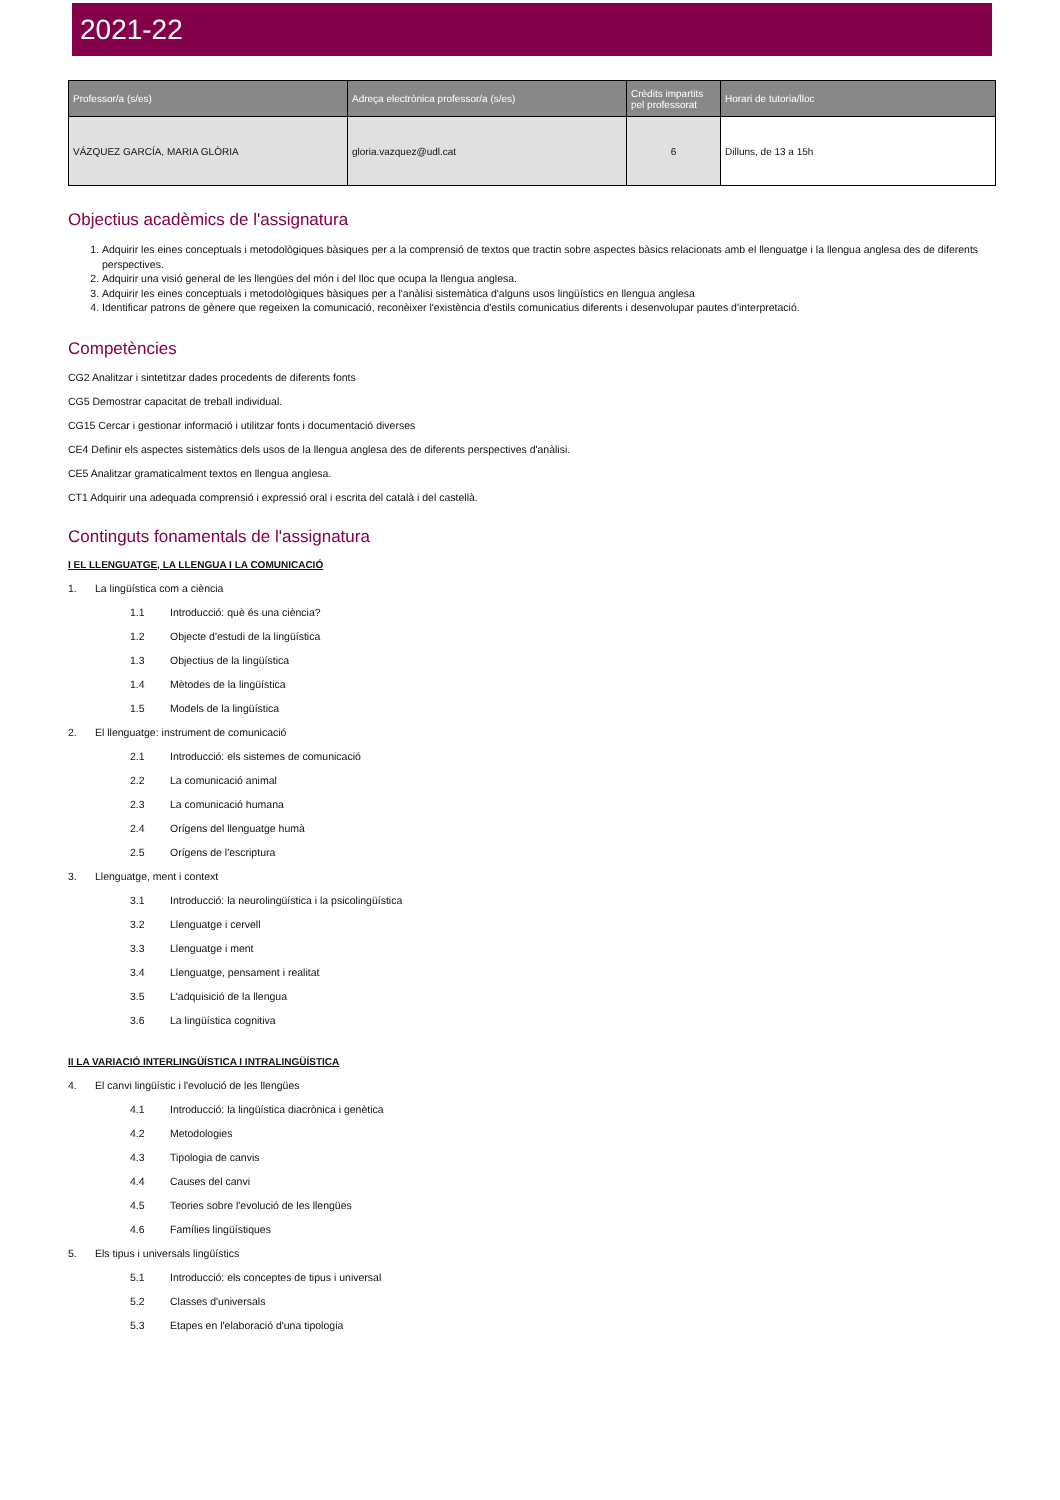2021-22
| Professor/a (s/es) | Adreça electrònica professor/a (s/es) | Crèdits impartits pel professorat | Horari de tutoria/lloc |
| --- | --- | --- | --- |
| VÁZQUEZ GARCÍA, MARIA GLÒRIA | gloria.vazquez@udl.cat | 6 | Dilluns, de 13 a 15h |
Objectius acadèmics de l'assignatura
1. Adquirir les eines conceptuals i metodològiques bàsiques per a la comprensió de textos que tractin sobre aspectes bàsics relacionats amb el llenguatge i la llengua anglesa des de diferents perspectives.
2. Adquirir una visió general de les llengües del món i del lloc que ocupa la llengua anglesa.
3. Adquirir les eines conceptuals i metodològiques bàsiques per a l'anàlisi sistemàtica d'alguns usos lingüístics en llengua anglesa
4. Identificar patrons de gènere que regeixen la comunicació, reconèixer l'existència d'estils comunicatius diferents i desenvolupar pautes d'interpretació.
Competències
CG2 Analitzar i sintetitzar dades procedents de diferents fonts
CG5 Demostrar capacitat de treball individual.
CG15 Cercar i gestionar informació i utilitzar fonts i documentació diverses
CE4 Definir els aspectes sistemàtics dels usos de la llengua anglesa des de diferents perspectives d'anàlisi.
CE5 Analitzar gramaticalment textos en llengua anglesa.
CT1 Adquirir una adequada comprensió i expressió oral i escrita del català i del castellà.
Continguts fonamentals de l'assignatura
I EL LLENGUATGE, LA LLENGUA I LA COMUNICACIÓ
1. La lingüística com a ciència
1.1 Introducció: què és una ciència?
1.2 Objecte d'estudi de la lingüística
1.3 Objectius de la lingüística
1.4 Mètodes de la lingüística
1.5 Models de la lingüística
2. El llenguatge: instrument de comunicació
2.1 Introducció: els sistemes de comunicació
2.2 La comunicació animal
2.3 La comunicació humana
2.4 Orígens del llenguatge humà
2.5 Orígens de l'escriptura
3. Llenguatge, ment i context
3.1 Introducció: la neurolingüística i la psicolingüística
3.2 Llenguatge i cervell
3.3 Llenguatge i ment
3.4 Llenguatge, pensament i realitat
3.5 L'adquisició de la llengua
3.6 La lingüística cognitiva
II LA VARIACIÓ INTERLINGÜÍSTICA I INTRALINGÜÍSTICA
4. El canvi lingüístic i l'evolució de les llengües
4.1 Introducció: la lingüística diacrònica i genètica
4.2 Metodologies
4.3 Tipologia de canvis
4.4 Causes del canvi
4.5 Teories sobre l'evolució de les llengües
4.6 Famílies lingüístiques
5. Els tipus i universals lingüístics
5.1 Introducció: els conceptes de tipus i universal
5.2 Classes d'universals
5.3 Etapes en l'elaboració d'una tipologia